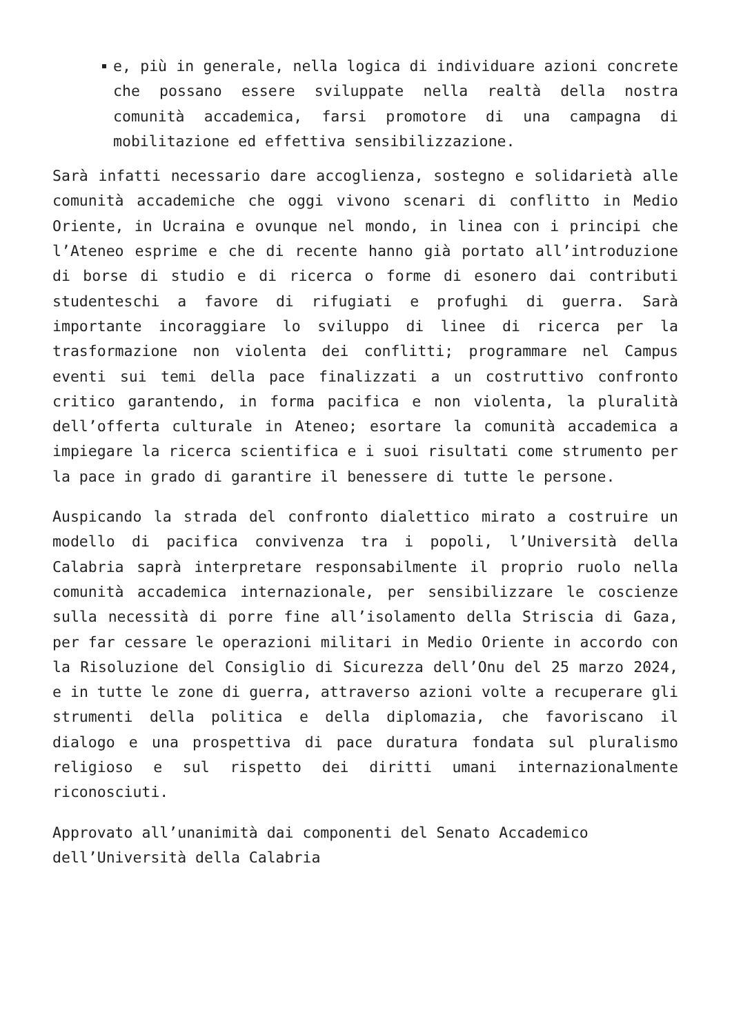e, più in generale, nella logica di individuare azioni concrete che possano essere sviluppate nella realtà della nostra comunità accademica, farsi promotore di una campagna di mobilitazione ed effettiva sensibilizzazione.
Sarà infatti necessario dare accoglienza, sostegno e solidarietà alle comunità accademiche che oggi vivono scenari di conflitto in Medio Oriente, in Ucraina e ovunque nel mondo, in linea con i principi che l’Ateneo esprime e che di recente hanno già portato all’introduzione di borse di studio e di ricerca o forme di esonero dai contributi studenteschi a favore di rifugiati e profughi di guerra. Sarà importante incoraggiare lo sviluppo di linee di ricerca per la trasformazione non violenta dei conflitti; programmare nel Campus eventi sui temi della pace finalizzati a un costruttivo confronto critico garantendo, in forma pacifica e non violenta, la pluralità dell’offerta culturale in Ateneo; esortare la comunità accademica a impiegare la ricerca scientifica e i suoi risultati come strumento per la pace in grado di garantire il benessere di tutte le persone.
Auspicando la strada del confronto dialettico mirato a costruire un modello di pacifica convivenza tra i popoli, l’Università della Calabria saprà interpretare responsabilmente il proprio ruolo nella comunità accademica internazionale, per sensibilizzare le coscienze sulla necessità di porre fine all’isolamento della Striscia di Gaza, per far cessare le operazioni militari in Medio Oriente in accordo con la Risoluzione del Consiglio di Sicurezza dell’Onu del 25 marzo 2024, e in tutte le zone di guerra, attraverso azioni volte a recuperare gli strumenti della politica e della diplomazia, che favoriscano il dialogo e una prospettiva di pace duratura fondata sul pluralismo religioso e sul rispetto dei diritti umani internazionalmente riconosciuti.
Approvato all’unanimità dai componenti del Senato Accademico dell’Università della Calabria